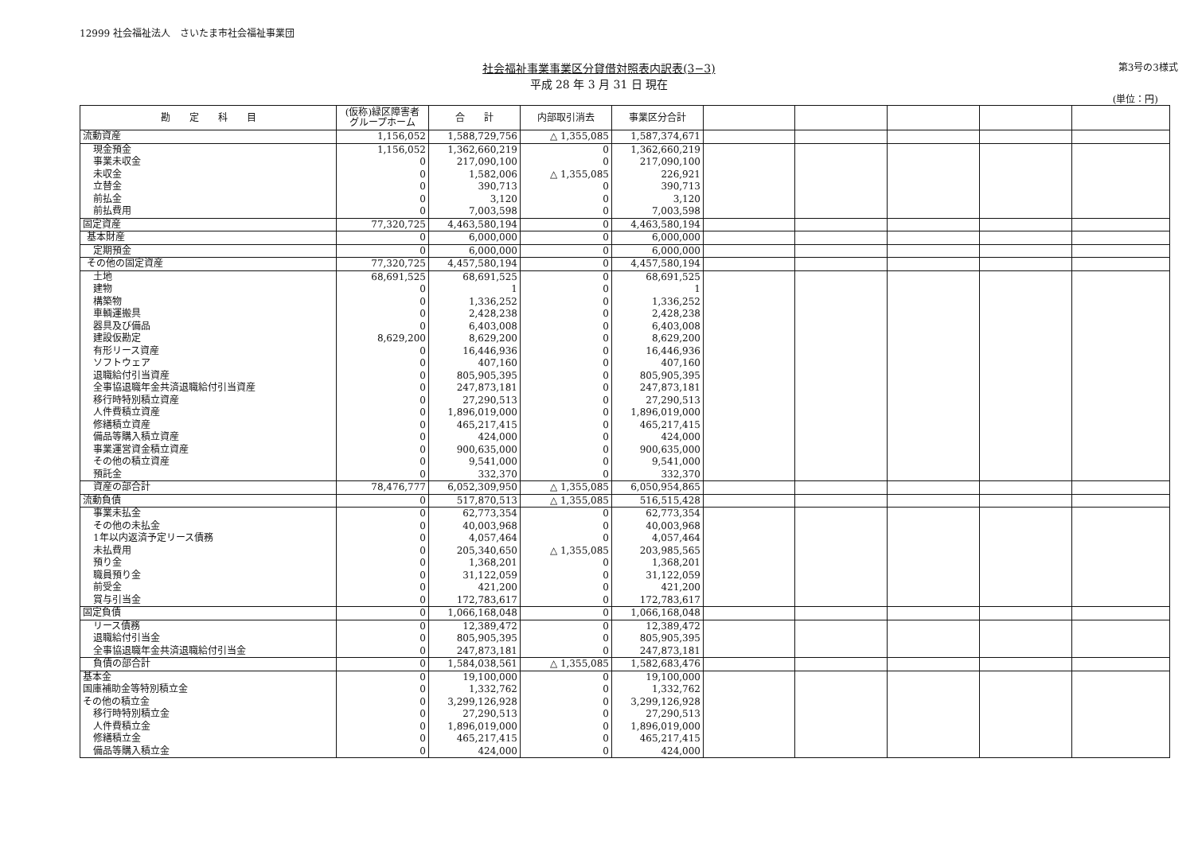12999 社会福祉法人　さいたま市社会福祉事業団
社会福祉事業事業区分貸借対照表内訳表(3−3)
平成 28 年 3 月 31 日 現在
第3号の3様式
(単位：円)
| 勘 定 科 目 | (仮称)緑区障害者 グループホーム | 合 計 | 内部取引消去 | 事業区分合計 | | | | | |
| --- | --- | --- | --- | --- | --- | --- | --- | --- | --- |
| 流動資産 | 1,156,052 | 1,588,729,756 | △ 1,355,085 | 1,587,374,671 | | | | | |
| 現金預金 | 1,156,052 | 1,362,660,219 | 0 | 1,362,660,219 | | | | | |
| 事業未収金 | 0 | 217,090,100 | 0 | 217,090,100 | | | | | |
| 未収金 | 0 | 1,582,006 | △ 1,355,085 | 226,921 | | | | | |
| 立替金 | 0 | 390,713 | 0 | 390,713 | | | | | |
| 前払金 | 0 | 3,120 | 0 | 3,120 | | | | | |
| 前払費用 | 0 | 7,003,598 | 0 | 7,003,598 | | | | | |
| 固定資産 | 77,320,725 | 4,463,580,194 | 0 | 4,463,580,194 | | | | | |
| 基本財産 | 0 | 6,000,000 | 0 | 6,000,000 | | | | | |
| 定期預金 | 0 | 6,000,000 | 0 | 6,000,000 | | | | | |
| その他の固定資産 | 77,320,725 | 4,457,580,194 | 0 | 4,457,580,194 | | | | | |
| 土地 | 68,691,525 | 68,691,525 | 0 | 68,691,525 | | | | | |
| 建物 | 0 | 1 | 0 | 1 | | | | | |
| 構築物 | 0 | 1,336,252 | 0 | 1,336,252 | | | | | |
| 車輌運搬具 | 0 | 2,428,238 | 0 | 2,428,238 | | | | | |
| 器具及び備品 | 0 | 6,403,008 | 0 | 6,403,008 | | | | | |
| 建設仮勘定 | 8,629,200 | 8,629,200 | 0 | 8,629,200 | | | | | |
| 有形リース資産 | 0 | 16,446,936 | 0 | 16,446,936 | | | | | |
| ソフトウェア | 0 | 407,160 | 0 | 407,160 | | | | | |
| 退職給付引当資産 | 0 | 805,905,395 | 0 | 805,905,395 | | | | | |
| 全事協退職年金共済退職給付引当資産 | 0 | 247,873,181 | 0 | 247,873,181 | | | | | |
| 移行時特別積立資産 | 0 | 27,290,513 | 0 | 27,290,513 | | | | | |
| 人件費積立資産 | 0 | 1,896,019,000 | 0 | 1,896,019,000 | | | | | |
| 修繕積立資産 | 0 | 465,217,415 | 0 | 465,217,415 | | | | | |
| 備品等購入積立資産 | 0 | 424,000 | 0 | 424,000 | | | | | |
| 事業運営資金積立資産 | 0 | 900,635,000 | 0 | 900,635,000 | | | | | |
| その他の積立資産 | 0 | 9,541,000 | 0 | 9,541,000 | | | | | |
| 預託金 | 0 | 332,370 | 0 | 332,370 | | | | | |
| 資産の部合計 | 78,476,777 | 6,052,309,950 | △ 1,355,085 | 6,050,954,865 | | | | | |
| 流動負債 | 0 | 517,870,513 | △ 1,355,085 | 516,515,428 | | | | | |
| 事業未払金 | 0 | 62,773,354 | 0 | 62,773,354 | | | | | |
| その他の未払金 | 0 | 40,003,968 | 0 | 40,003,968 | | | | | |
| 1年以内返済予定リース債務 | 0 | 4,057,464 | 0 | 4,057,464 | | | | | |
| 未払費用 | 0 | 205,340,650 | △ 1,355,085 | 203,985,565 | | | | | |
| 預り金 | 0 | 1,368,201 | 0 | 1,368,201 | | | | | |
| 職員預り金 | 0 | 31,122,059 | 0 | 31,122,059 | | | | | |
| 前受金 | 0 | 421,200 | 0 | 421,200 | | | | | |
| 賞与引当金 | 0 | 172,783,617 | 0 | 172,783,617 | | | | | |
| 固定負債 | 0 | 1,066,168,048 | 0 | 1,066,168,048 | | | | | |
| リース債務 | 0 | 12,389,472 | 0 | 12,389,472 | | | | | |
| 退職給付引当金 | 0 | 805,905,395 | 0 | 805,905,395 | | | | | |
| 全事協退職年金共済退職給付引当金 | 0 | 247,873,181 | 0 | 247,873,181 | | | | | |
| 負債の部合計 | 0 | 1,584,038,561 | △ 1,355,085 | 1,582,683,476 | | | | | |
| 基本金 | 0 | 19,100,000 | 0 | 19,100,000 | | | | | |
| 国庫補助金等特別積立金 | 0 | 1,332,762 | 0 | 1,332,762 | | | | | |
| その他の積立金 | 0 | 3,299,126,928 | 0 | 3,299,126,928 | | | | | |
| 移行時特別積立金 | 0 | 27,290,513 | 0 | 27,290,513 | | | | | |
| 人件費積立金 | 0 | 1,896,019,000 | 0 | 1,896,019,000 | | | | | |
| 修繕積立金 | 0 | 465,217,415 | 0 | 465,217,415 | | | | | |
| 備品等購入積立金 | 0 | 424,000 | 0 | 424,000 | | | | | |